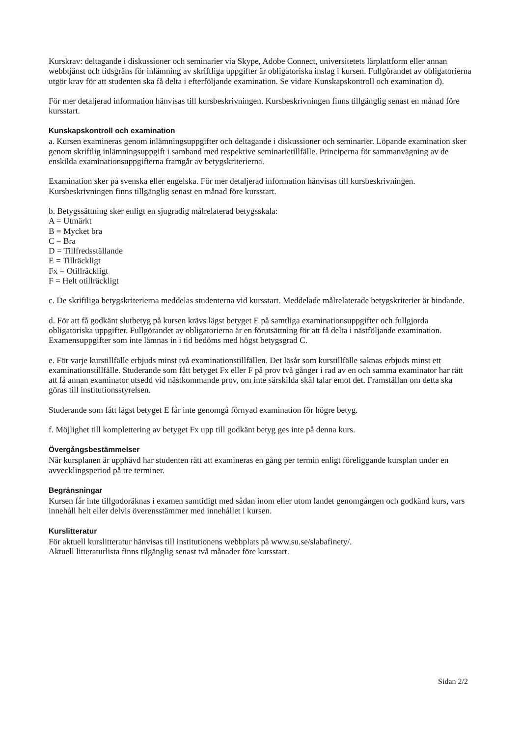Kurskrav: deltagande i diskussioner och seminarier via Skype, Adobe Connect, universitetets lärplattform eller annan webbtjänst och tidsgräns för inlämning av skriftliga uppgifter är obligatoriska inslag i kursen. Fullgörandet av obligatorierna utgör krav för att studenten ska få delta i efterföljande examination. Se vidare Kunskapskontroll och examination d).
För mer detaljerad information hänvisas till kursbeskrivningen. Kursbeskrivningen finns tillgänglig senast en månad före kursstart.
Kunskapskontroll och examination
a. Kursen examineras genom inlämningsuppgifter och deltagande i diskussioner och seminarier. Löpande examination sker genom skriftlig inlämningsuppgift i samband med respektive seminarietillfälle. Principerna för sammanvägning av de enskilda examinationsuppgifterna framgår av betygskriterierna.
Examination sker på svenska eller engelska. För mer detaljerad information hänvisas till kursbeskrivningen. Kursbeskrivningen finns tillgänglig senast en månad före kursstart.
b. Betygssättning sker enligt en sjugradig målrelaterad betygsskala:
A = Utmärkt
B = Mycket bra
C = Bra
D = Tillfredsställande
E = Tillräckligt
Fx = Otillräckligt
F = Helt otillräckligt
c. De skriftliga betygskriterierna meddelas studenterna vid kursstart. Meddelade målrelaterade betygskriterier är bindande.
d. För att få godkänt slutbetyg på kursen krävs lägst betyget E på samtliga examinationsuppgifter och fullgjorda obligatoriska uppgifter. Fullgörandet av obligatorierna är en förutsättning för att få delta i nästföljande examination. Examensuppgifter som inte lämnas in i tid bedöms med högst betygsgrad C.
e. För varje kurstillfälle erbjuds minst två examinationstillfällen. Det läsår som kurstillfälle saknas erbjuds minst ett examinationstillfälle. Studerande som fått betyget Fx eller F på prov två gånger i rad av en och samma examinator har rätt att få annan examinator utsedd vid nästkommande prov, om inte särskilda skäl talar emot det. Framställan om detta ska göras till institutionsstyrelsen.
Studerande som fått lägst betyget E får inte genomgå förnyad examination för högre betyg.
f. Möjlighet till komplettering av betyget Fx upp till godkänt betyg ges inte på denna kurs.
Övergångsbestämmelser
När kursplanen är upphävd har studenten rätt att examineras en gång per termin enligt föreliggande kursplan under en avvecklingsperiod på tre terminer.
Begränsningar
Kursen får inte tillgodoräknas i examen samtidigt med sådan inom eller utom landet genomgången och godkänd kurs, vars innehåll helt eller delvis överensstämmer med innehållet i kursen.
Kurslitteratur
För aktuell kurslitteratur hänvisas till institutionens webbplats på www.su.se/slabafinety/.
Aktuell litteraturlista finns tilgänglig senast två månader före kursstart.
Sidan 2/2